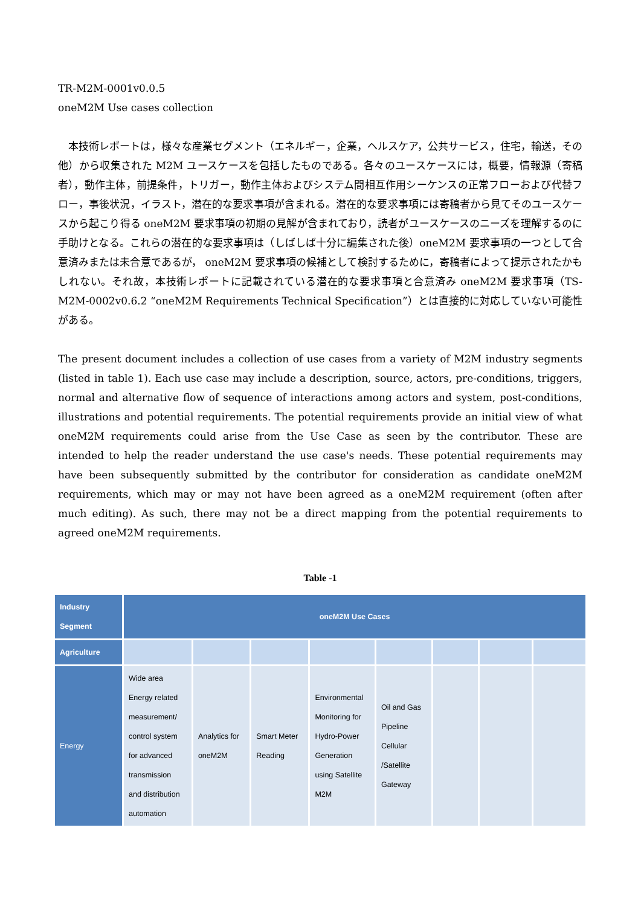TR-M2M-0001v0.0.5
oneM2M Use cases collection
　本技術レポートは，様々な産業セグメント（エネルギー，企業，ヘルスケア，公共サービス，住宅，輸送，その他）から収集された M2M ユースケースを包括したものである。各々のユースケースには，概要，情報源（寄稿者），動作主体，前提条件，トリガー，動作主体およびシステム間相互作用シーケンスの正常フローおよび代替フロー，事後状況，イラスト，潜在的な要求事項が含まれる。潜在的な要求事項には寄稿者から見てそのユースケースから起こり得る oneM2M 要求事項の初期の見解が含まれており，読者がユースケースのニーズを理解するのに手助けとなる。これらの潜在的な要求事項は（しばしば十分に編集された後）oneM2M 要求事項の一つとして合意済みまたは未合意であるが， oneM2M 要求事項の候補として検討するために，寄稿者によって提示されたかもしれない。それ故，本技術レポートに記載されている潜在的な要求事項と合意済み oneM2M 要求事項（TS-M2M-0002v0.6.2 “oneM2M Requirements Technical Specification”）とは直接的に対応していない可能性がある。
The present document includes a collection of use cases from a variety of M2M industry segments (listed in table 1). Each use case may include a description, source, actors, pre-conditions, triggers, normal and alternative flow of sequence of interactions among actors and system, post-conditions, illustrations and potential requirements. The potential requirements provide an initial view of what oneM2M requirements could arise from the Use Case as seen by the contributor. These are intended to help the reader understand the use case's needs. These potential requirements may have been subsequently submitted by the contributor for consideration as candidate oneM2M requirements, which may or may not have been agreed as a oneM2M requirement (often after much editing). As such, there may not be a direct mapping from the potential requirements to agreed oneM2M requirements.
Table -1
| Industry Segment | oneM2M Use Cases | | | | | | | |
| --- | --- | --- | --- | --- | --- | --- | --- | --- |
| Agriculture | | | | | | | | |
| Energy | Wide area Energy related measurement/ control system for advanced transmission and distribution automation | Analytics for oneM2M | Smart Meter Reading | Environmental Monitoring for Hydro-Power Generation using Satellite M2M | Oil and Gas Pipeline Cellular /Satellite Gateway | | | |